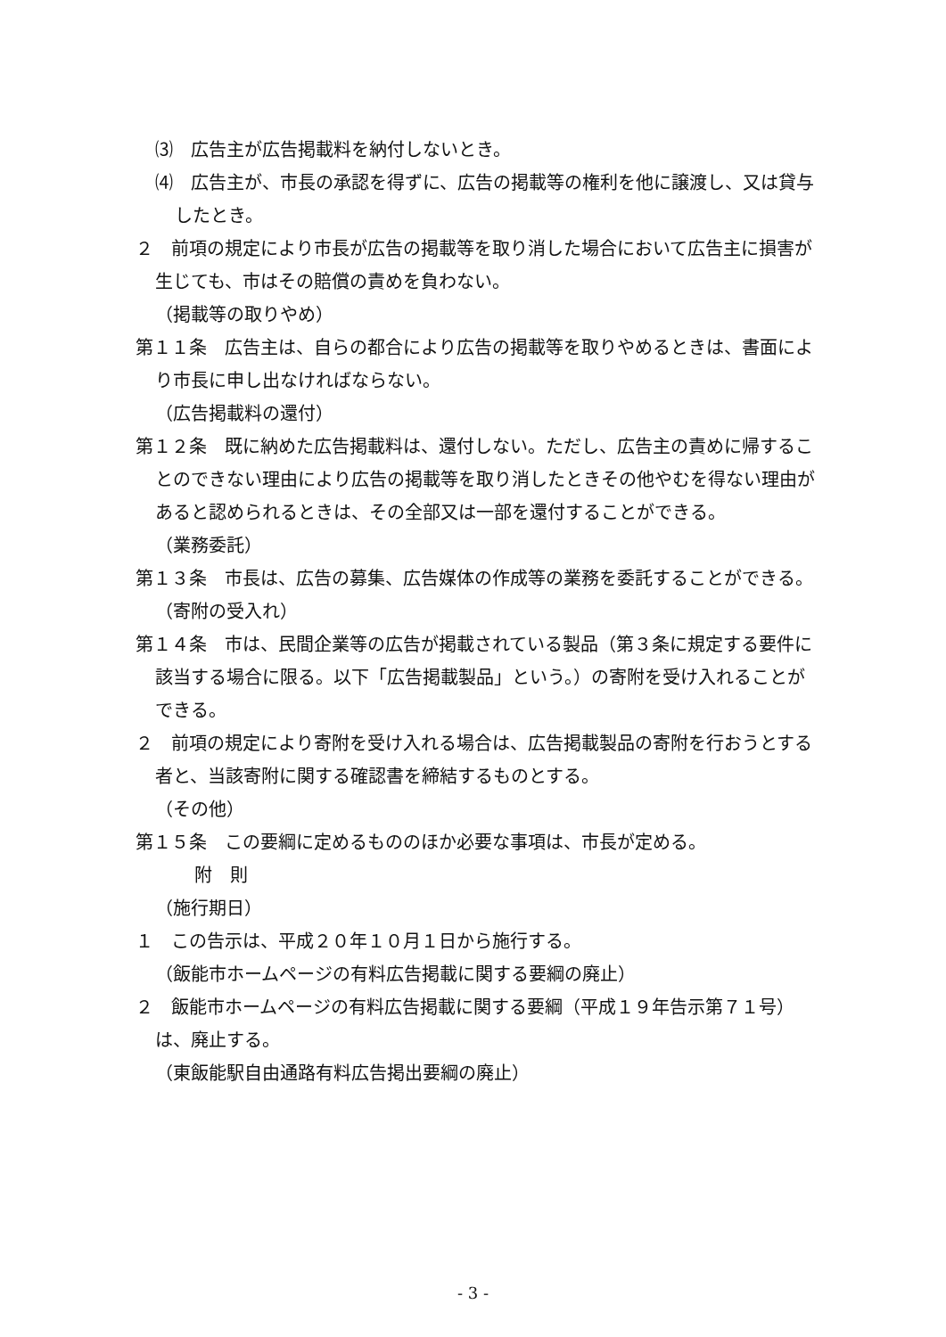⑶　広告主が広告掲載料を納付しないとき。
⑷　広告主が、市長の承認を得ずに、広告の掲載等の権利を他に譲渡し、又は貸与したとき。
２　前項の規定により市長が広告の掲載等を取り消した場合において広告主に損害が生じても、市はその賠償の責めを負わない。
（掲載等の取りやめ）
第１１条　広告主は、自らの都合により広告の掲載等を取りやめるときは、書面により市長に申し出なければならない。
（広告掲載料の還付）
第１２条　既に納めた広告掲載料は、還付しない。ただし、広告主の責めに帰することのできない理由により広告の掲載等を取り消したときその他やむを得ない理由があると認められるときは、その全部又は一部を還付することができる。
（業務委託）
第１３条　市長は、広告の募集、広告媒体の作成等の業務を委託することができる。
（寄附の受入れ）
第１４条　市は、民間企業等の広告が掲載されている製品（第３条に規定する要件に該当する場合に限る。以下「広告掲載製品」という。）の寄附を受け入れることができる。
２　前項の規定により寄附を受け入れる場合は、広告掲載製品の寄附を行おうとする者と、当該寄附に関する確認書を締結するものとする。
（その他）
第１５条　この要綱に定めるもののほか必要な事項は、市長が定める。
附　則
（施行期日）
１　この告示は、平成２０年１０月１日から施行する。
（飯能市ホームページの有料広告掲載に関する要綱の廃止）
２　飯能市ホームページの有料広告掲載に関する要綱（平成１９年告示第７１号）は、廃止する。
（東飯能駅自由通路有料広告掲出要綱の廃止）
- 3 -